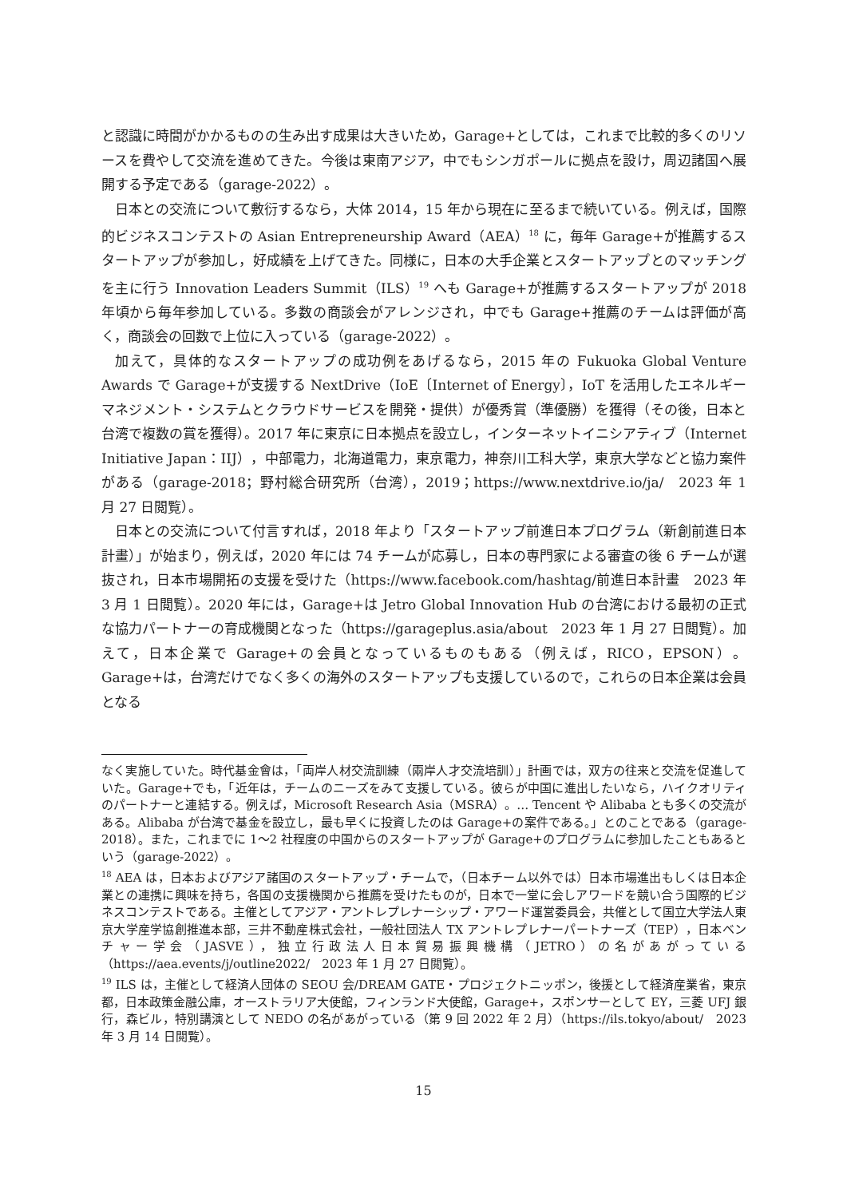と認識に時間がかかるものの生み出す成果は大きいため，Garage+としては，これまで比較的多くのリソースを費やして交流を進めてきた。今後は東南アジア，中でもシンガポールに拠点を設け，周辺諸国へ展開する予定である（garage-2022）。
日本との交流について敷衍するなら，大体 2014，15 年から現在に至るまで続いている。例えば，国際的ビジネスコンテストの Asian Entrepreneurship Award（AEA）<sup>18</sup> に，毎年 Garage+が推薦するスタートアップが参加し，好成績を上げてきた。同様に，日本の大手企業とスタートアップとのマッチングを主に行う Innovation Leaders Summit（ILS）<sup>19</sup> へも Garage+が推薦するスタートアップが 2018 年頃から毎年参加している。多数の商談会がアレンジされ，中でも Garage+推薦のチームは評価が高く，商談会の回数で上位に入っている（garage-2022）。
加えて，具体的なスタートアップの成功例をあげるなら，2015 年の Fukuoka Global Venture Awards で Garage+が支援する NextDrive（IoE〔Internet of Energy〕，IoT を活用したエネルギーマネジメント・システムとクラウドサービスを開発・提供）が優秀賞（準優勝）を獲得（その後，日本と台湾で複数の賞を獲得）。2017 年に東京に日本拠点を設立し，インターネットイニシアティブ（Internet Initiative Japan：IIJ），中部電力，北海道電力，東京電力，神奈川工科大学，東京大学などと協力案件がある（garage-2018；野村総合研究所（台湾），2019；https://www.nextdrive.io/ja/　2023 年 1 月 27 日閲覧）。
日本との交流について付言すれば，2018 年より「スタートアップ前進日本プログラム（新創前進日本計畫）」が始まり，例えば，2020 年には 74 チームが応募し，日本の専門家による審査の後 6 チームが選抜され，日本市場開拓の支援を受けた（https://www.facebook.com/hashtag/前進日本計畫　2023 年 3 月 1 日閲覧）。2020 年には，Garage+は Jetro Global Innovation Hub の台湾における最初の正式な協力パートナーの育成機関となった（https://garageplus.asia/about　2023 年 1 月 27 日閲覧）。加えて，日本企業で Garage+の会員となっているものもある（例えば，RICO，EPSON）。Garage+は，台湾だけでなく多くの海外のスタートアップも支援しているので，これらの日本企業は会員となる
なく実施していた。時代基金會は，「両岸人材交流訓練（兩岸人才交流培訓）」計画では，双方の往来と交流を促進していた。Garage+でも，「近年は，チームのニーズをみて支援している。彼らが中国に進出したいなら，ハイクオリティのパートナーと連結する。例えば，Microsoft Research Asia（MSRA）。… Tencent や Alibaba とも多くの交流がある。Alibaba が台湾で基金を設立し，最も早くに投資したのは Garage+の案件である。」とのことである（garage-2018）。また，これまでに 1～2 社程度の中国からのスタートアップが Garage+のプログラムに参加したこともあるという（garage-2022）。
<sup>18</sup> AEA は，日本およびアジア諸国のスタートアップ・チームで，（日本チーム以外では）日本市場進出もしくは日本企業との連携に興味を持ち，各国の支援機関から推薦を受けたものが，日本で一堂に会しアワードを競い合う国際的ビジネスコンテストである。主催としてアジア・アントレプレナーシップ・アワード運営委員会，共催として国立大学法人東京大学産学協創推進本部，三井不動産株式会社，一般社団法人 TX アントレプレナーパートナーズ（TEP），日本ベンチャー学会（JASVE），独立行政法人日本貿易振興機構（JETRO）の名があがっている（https://aea.events/j/outline2022/　2023 年 1 月 27 日閲覧）。
<sup>19</sup> ILS は，主催として経済人団体の SEOU 会/DREAM GATE・プロジェクトニッポン，後援として経済産業省，東京都，日本政策金融公庫，オーストラリア大使館，フィンランド大使館，Garage+，スポンサーとして EY，三菱 UFJ 銀行，森ビル，特別講演として NEDO の名があがっている（第 9 回 2022 年 2 月）（https://ils.tokyo/about/　2023 年 3 月 14 日閲覧）。
15